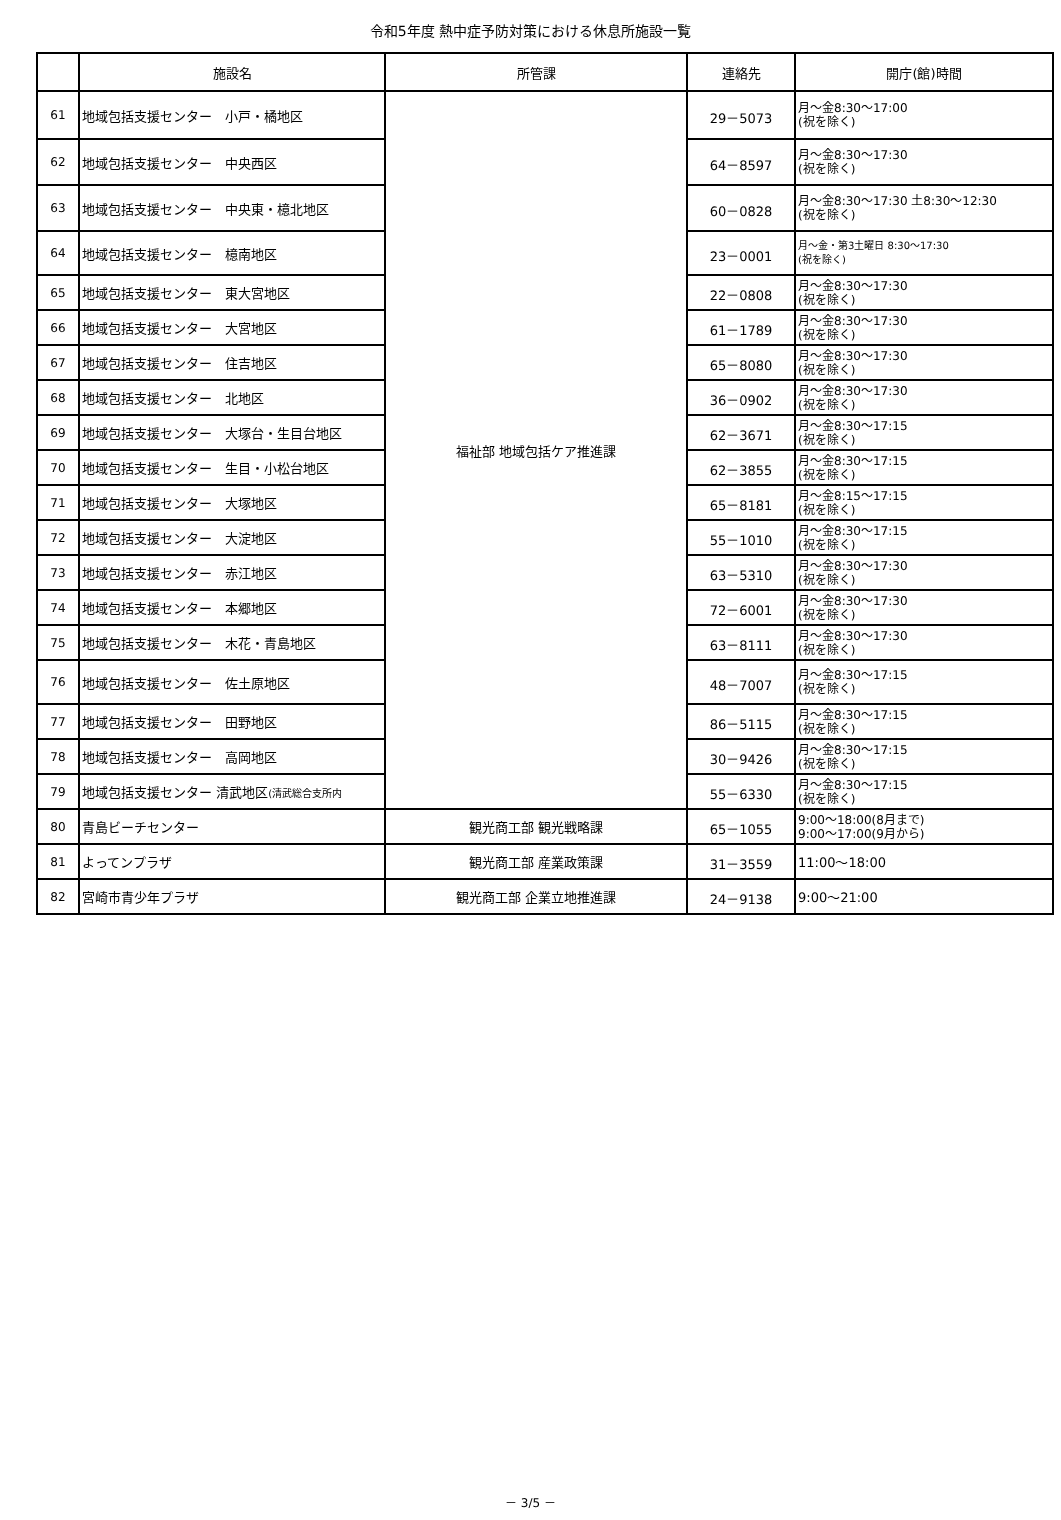令和5年度 熱中症予防対策における休息所施設一覧
| | 施設名 | 所管課 | 連絡先 | 開庁(館)時間 |
| --- | --- | --- | --- | --- |
| 61 | 地域包括支援センター 小戸・橘地区 | 福祉部 地域包括ケア推進課 | 29－5073 | 月～金8:30～17:00 (祝を除く) |
| 62 | 地域包括支援センター 中央西区 | | 64－8597 | 月～金8:30～17:30 (祝を除く) |
| 63 | 地域包括支援センター 中央東・檍北地区 | | 60－0828 | 月～金8:30～17:30 土8:30～12:30 (祝を除く) |
| 64 | 地域包括支援センター 檍南地区 | | 23－0001 | 月～金・第3土曜日 8:30～17:30 (祝を除く) |
| 65 | 地域包括支援センター 東大宮地区 | | 22－0808 | 月～金8:30～17:30 (祝を除く) |
| 66 | 地域包括支援センター 大宮地区 | | 61－1789 | 月～金8:30～17:30 (祝を除く) |
| 67 | 地域包括支援センター 住吉地区 | | 65－8080 | 月～金8:30～17:30 (祝を除く) |
| 68 | 地域包括支援センター 北地区 | | 36－0902 | 月～金8:30～17:30 (祝を除く) |
| 69 | 地域包括支援センター 大塚台・生目台地区 | | 62－3671 | 月～金8:30～17:15 (祝を除く) |
| 70 | 地域包括支援センター 生目・小松台地区 | | 62－3855 | 月～金8:30～17:15 (祝を除く) |
| 71 | 地域包括支援センター 大塚地区 | | 65－8181 | 月～金8:15～17:15 (祝を除く) |
| 72 | 地域包括支援センター 大淀地区 | | 55－1010 | 月～金8:30～17:15 (祝を除く) |
| 73 | 地域包括支援センター 赤江地区 | | 63－5310 | 月～金8:30～17:30 (祝を除く) |
| 74 | 地域包括支援センター 本郷地区 | | 72－6001 | 月～金8:30～17:30 (祝を除く) |
| 75 | 地域包括支援センター 木花・青島地区 | | 63－8111 | 月～金8:30～17:30 (祝を除く) |
| 76 | 地域包括支援センター 佐土原地区 | | 48－7007 | 月～金8:30～17:15 (祝を除く) |
| 77 | 地域包括支援センター 田野地区 | | 86－5115 | 月～金8:30～17:15 (祝を除く) |
| 78 | 地域包括支援センター 高岡地区 | | 30－9426 | 月～金8:30～17:15 (祝を除く) |
| 79 | 地域包括支援センター 清武地区 (清武総合支所内 | | 55－6330 | 月～金8:30～17:15 (祝を除く) |
| 80 | 青島ビーチセンター | 観光商工部 観光戦略課 | 65－1055 | 9:00～18:00(8月まで) 9:00～17:00(9月から) |
| 81 | よってンプラザ | 観光商工部 産業政策課 | 31－3559 | 11:00～18:00 |
| 82 | 宮崎市青少年プラザ | 観光商工部 企業立地推進課 | 24－9138 | 9:00～21:00 |
－ 3/5 －